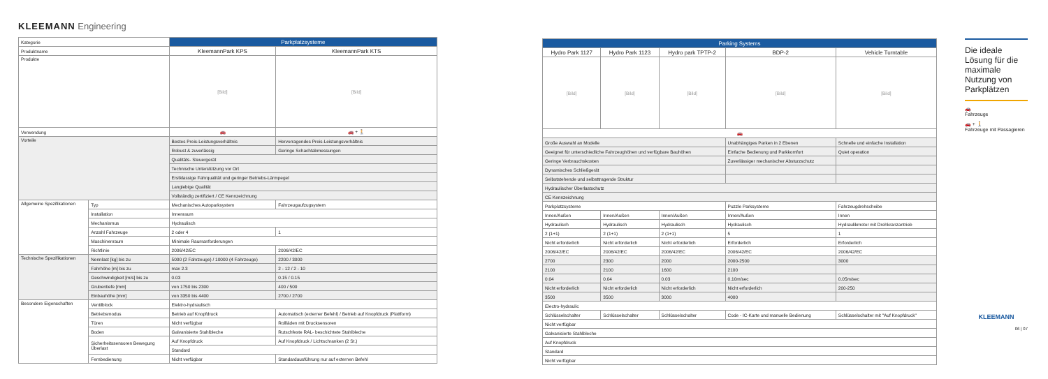KLEEMANN Engineering
| Kategorie | | Parkplatzsysteme | |
| Produktname | | KleemannPark KPS | KleemannPark KTS |
| Produkte | | [Bild] | [Bild] |
| Verwendung | | 🚗 | 🚗 + 🚶 |
| Vorteile | | Bestes Preis-Leistungsverhältnis | Hervorragendes Preis-Leistungsverhältnis |
| | | Robust & zuverlässig | Geringe Schachtabmessungen |
| | | Qualitäts- Steuergerät | |
| | | Technische Unterstützung vor Ort | |
| | | Erstklassige Fahrqualität und geringer Betriebs-Lärmpegel | |
| | | Langlebige Qualität | |
| | | Vollständig zertifiziert / CE Kennzeichnung | |
| Allgemeine Spezifikationen | Typ | Mechanisches Autoparksystem | Fahrzeugaufzugsystem |
| | Installation | Innenraum | |
| | Mechanismus | Hydraulisch | |
| | Anzahl Fahrzeuge | 2 oder 4 | 1 |
| | Maschinenraum | Minimale Raumanforderungen | |
| | Richtlinie | 2006/42/EC | 2006/42/EC |
| Technische Spezifikationen | Nennlast [kg] bis zu | 5000 (2 Fahrzeuge) / 10000 (4 Fahrzeuge) | 2200 / 3000 |
| | Fahrhöhe [m] bis zu | max 2.3 | 2 - 12 / 2 - 10 |
| | Geschwindigkeit [m/s] bis zu | 0.03 | 0.15 / 0.15 |
| | Grubentiefe [mm] | von 1750 bis 2300 | 400 / 500 |
| | Einbauhöhe [mm] | von 3350 bis 4400 | 2700 / 2700 |
| Besondere Eigenschaften | Ventilblock | Elektro-hydraulisch | |
| | Betriebsmodus | Betrieb auf Knopfdruck | Automatisch (externer Befehl) / Betrieb auf Knopfdruck (Plattform) |
| | Türen | Nicht verfügbar | Rollläden mit Drucksensoren |
| | Boden | Galvanisierte Stahlbleche | Rutschfeste RAL- beschichtete Stahlbleche |
| | Sicherheitssensoren Bewegung Überlast | Auf Knopfdruck | Auf Knopfdruck / Lichtschranken (2 St.) |
| | | Standard | |
| | Fernbedienung | Nicht verfügbar | Standardausführung nur auf externen Befehl |
| Parking Systems | | | | |
| --- | --- | --- | --- | --- |
| Hydro Park 1127 | Hydro Park 1123 | Hydro park TPTP-2 | BDP-2 | Vehicle Turntable |
| [Bild] | [Bild] | [Bild] | [Bild] | [Bild] |
| 🚗 | | | | |
| Große Auswahl an Modelle | | | Unabhängiges Parken in 2 Ebenen | Schnelle und einfache Installation |
| Geeignet für unterschiedliche Fahrzeughöhen und verfügbare Bauhöhen | | | Einfache Bedienung und Parkkomfort | Quiet operation |
| Geringe Verbrauchskosten | | | Zuverlässiger mechanischer Absturzschutz | |
| Dynamisches Schließgerät | | | | |
| Selbststehende und selbsttragende Struktur | | | | |
| Hydraulischer Überlastschutz | | | | |
| CE Kennzeichnung | | | | |
| Parkplatzsysteme | | | Puzzle Parksysteme | Fahrzeugdrehscheibe |
| Innen/Außen | Innen/Außen | Innen/Außen | Innen/Außen | Innen |
| Hydraulisch | Hydraulisch | Hydraulisch | Hydraulisch | Hydraulikmotor mit Drehkranzantrieb |
| 2 (1+1) | 2 (1+1) | 2 (1+1) | 5 | 1 |
| Nicht erforderlich | Nicht erforderlich | Nicht erforderlich | Erforderlich | Erforderlich |
| 2006/42/EC | 2006/42/EC | 2006/42/EC | 2006/42/EC | 2006/42/EC |
| 2700 | 2300 | 2000 | 2000-2500 | 3000 |
| 2100 | 2100 | 1600 | 2100 | |
| 0.04 | 0.04 | 0.03 | 0.10m/sec | 0.05m/sec |
| Nicht erforderlich | Nicht erforderlich | Nicht erforderlich | Nicht erforderlich | 200-250 |
| 3500 | 3500 | 3000 | 4000 | |
| Electro-hydraulic | | | | |
| Schlüsselschalter | Schlüsselschalter | Schlüsselschalter | Code - IC-Karte und manuelle Bedienung | Schlüsselschalter mit "Auf Knopfdruck" |
| Nicht verfügbar | | | | |
| Galvanisierte Stahlbleche | | | | |
| Auf Knopfdruck | | | | |
| Standard | | | | |
| Nicht verfügbar | | | | |
Die ideale Lösung für die maximale Nutzung von Parkplätzen
🚗
Fahrzeuge
🚗 + 🚶
Fahrzeuge mit Passagieren
KLEEMANN
06 | 07